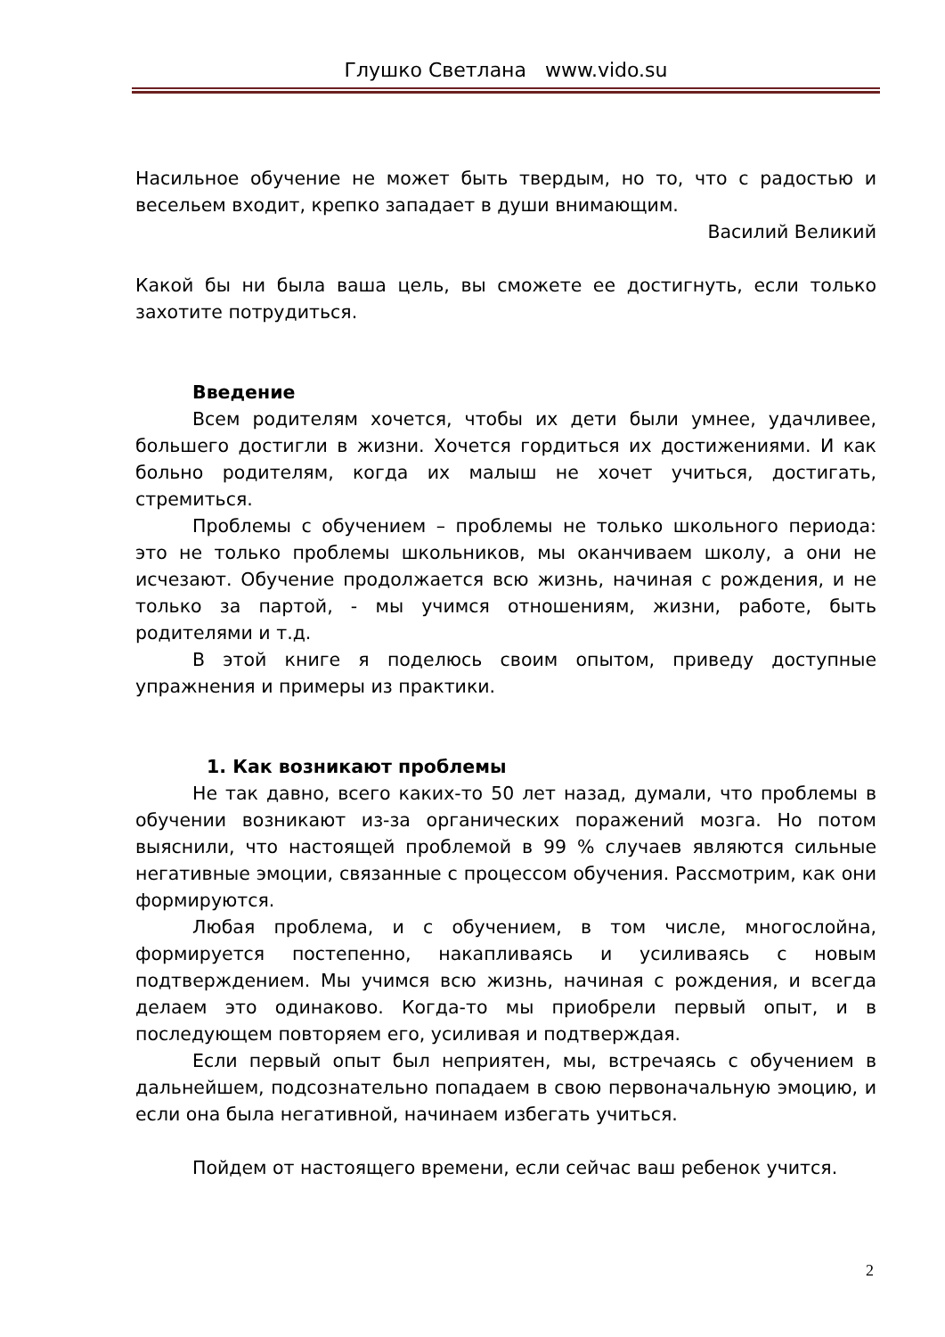Глушко Светлана www.vido.su
Насильное обучение не может быть твердым, но то, что с радостью и весельем входит, крепко западает в души внимающим.
Василий Великий
Какой бы ни была ваша цель, вы сможете ее достигнуть, если только захотите потрудиться.
Введение
Всем родителям хочется, чтобы их дети были умнее, удачливее, большего достигли в жизни. Хочется гордиться их достижениями. И как больно родителям, когда их малыш не хочет учиться, достигать, стремиться.
Проблемы с обучением – проблемы не только школьного периода: это не только проблемы школьников, мы оканчиваем школу, а они не исчезают. Обучение продолжается всю жизнь, начиная с рождения, и не только за партой, - мы учимся отношениям, жизни, работе, быть родителями и т.д.
В этой книге я поделюсь своим опытом, приведу доступные упражнения и примеры из практики.
1. Как возникают проблемы
Не так давно, всего каких-то 50 лет назад, думали, что проблемы в обучении возникают из-за органических поражений мозга. Но потом выяснили, что настоящей проблемой в 99 % случаев являются сильные негативные эмоции, связанные с процессом обучения. Рассмотрим, как они формируются.
Любая проблема, и с обучением, в том числе, многослойна, формируется постепенно, накапливаясь и усиливаясь с новым подтверждением. Мы учимся всю жизнь, начиная с рождения, и всегда делаем это одинаково. Когда-то мы приобрели первый опыт, и в последующем повторяем его, усиливая и подтверждая.
Если первый опыт был неприятен, мы, встречаясь с обучением в дальнейшем, подсознательно попадаем в свою первоначальную эмоцию, и если она была негативной, начинаем избегать учиться.
Пойдем от настоящего времени, если сейчас ваш ребенок учится.
2